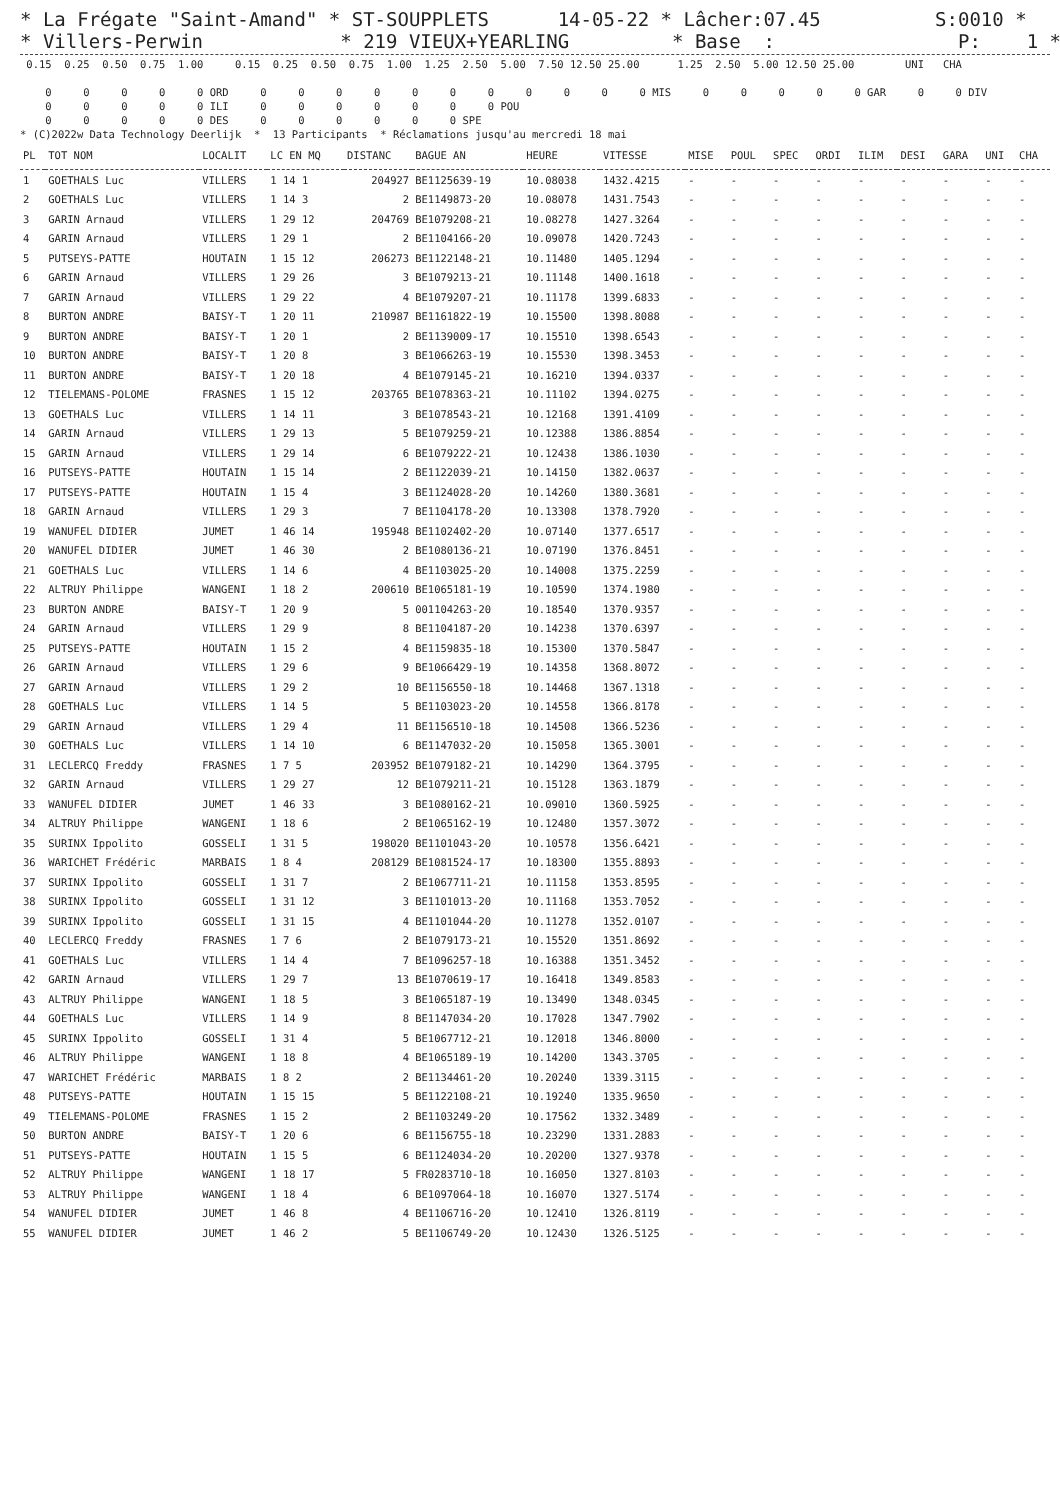* La Frégate "Saint-Amand" * ST-SOUPPLETS      14-05-22 * Lâcher:07.45          S:0010 *
* Villers-Perwin            * 219 VIEUX+YEARLING         * Base  :                P:    1 *
 0.15  0.25  0.50  0.75  1.00     0.15  0.25  0.50  0.75  1.00  1.25  2.50  5.00  7.50 12.50 25.00      1.25  2.50  5.00 12.50 25.00        UNI   CHA

    0     0     0     0     0 ORD     0     0     0     0     0     0     0     0     0     0     0 MIS     0     0     0     0     0 GAR     0     0 DIV
    0     0     0     0     0 ILI     0     0     0     0     0     0     0 POU
    0     0     0     0     0 DES     0     0     0     0     0     0 SPE
* (C)2022w Data Technology Deerlijk  *  13 Participants  * Réclamations jusqu'au mercredi 18 mai
| PL | TOT NOM | LOCALIT | LC EN MQ | DISTANC | BAGUE AN | HEURE | VITESSE | MISE | POUL | SPEC | ORDI | ILIM | DESI | GARA | UNI | CHA |
| --- | --- | --- | --- | --- | --- | --- | --- | --- | --- | --- | --- | --- | --- | --- | --- | --- |
| 1 | GOETHALS Luc | VILLERS | 1 14 1 | 204927 | BE1125639-19 | 10.08038 | 1432.4215 | - | - | - | - | - | - | - | - | - |
| 2 | GOETHALS Luc | VILLERS | 1 14 3 | 2 | BE1149873-20 | 10.08078 | 1431.7543 | - | - | - | - | - | - | - | - | - |
| 3 | GARIN Arnaud | VILLERS | 1 29 12 | 204769 | BE1079208-21 | 10.08278 | 1427.3264 | - | - | - | - | - | - | - | - | - |
| 4 | GARIN Arnaud | VILLERS | 1 29 1 | 2 | BE1104166-20 | 10.09078 | 1420.7243 | - | - | - | - | - | - | - | - | - |
| 5 | PUTSEYS-PATTE | HOUTAIN | 1 15 12 | 206273 | BE1122148-21 | 10.11480 | 1405.1294 | - | - | - | - | - | - | - | - | - |
| 6 | GARIN Arnaud | VILLERS | 1 29 26 | 3 | BE1079213-21 | 10.11148 | 1400.1618 | - | - | - | - | - | - | - | - | - |
| 7 | GARIN Arnaud | VILLERS | 1 29 22 | 4 | BE1079207-21 | 10.11178 | 1399.6833 | - | - | - | - | - | - | - | - | - |
| 8 | BURTON ANDRE | BAISY-T | 1 20 11 | 210987 | BE1161822-19 | 10.15500 | 1398.8088 | - | - | - | - | - | - | - | - | - |
| 9 | BURTON ANDRE | BAISY-T | 1 20 1 | 2 | BE1139009-17 | 10.15510 | 1398.6543 | - | - | - | - | - | - | - | - | - |
| 10 | BURTON ANDRE | BAISY-T | 1 20 8 | 3 | BE1066263-19 | 10.15530 | 1398.3453 | - | - | - | - | - | - | - | - | - |
| 11 | BURTON ANDRE | BAISY-T | 1 20 18 | 4 | BE1079145-21 | 10.16210 | 1394.0337 | - | - | - | - | - | - | - | - | - |
| 12 | TIELEMANS-POLOME | FRASNES | 1 15 12 | 203765 | BE1078363-21 | 10.11102 | 1394.0275 | - | - | - | - | - | - | - | - | - |
| 13 | GOETHALS Luc | VILLERS | 1 14 11 | 3 | BE1078543-21 | 10.12168 | 1391.4109 | - | - | - | - | - | - | - | - | - |
| 14 | GARIN Arnaud | VILLERS | 1 29 13 | 5 | BE1079259-21 | 10.12388 | 1386.8854 | - | - | - | - | - | - | - | - | - |
| 15 | GARIN Arnaud | VILLERS | 1 29 14 | 6 | BE1079222-21 | 10.12438 | 1386.1030 | - | - | - | - | - | - | - | - | - |
| 16 | PUTSEYS-PATTE | HOUTAIN | 1 15 14 | 2 | BE1122039-21 | 10.14150 | 1382.0637 | - | - | - | - | - | - | - | - | - |
| 17 | PUTSEYS-PATTE | HOUTAIN | 1 15 4 | 3 | BE1124028-20 | 10.14260 | 1380.3681 | - | - | - | - | - | - | - | - | - |
| 18 | GARIN Arnaud | VILLERS | 1 29 3 | 7 | BE1104178-20 | 10.13308 | 1378.7920 | - | - | - | - | - | - | - | - | - |
| 19 | WANUFEL DIDIER | JUMET | 1 46 14 | 195948 | BE1102402-20 | 10.07140 | 1377.6517 | - | - | - | - | - | - | - | - | - |
| 20 | WANUFEL DIDIER | JUMET | 1 46 30 | 2 | BE1080136-21 | 10.07190 | 1376.8451 | - | - | - | - | - | - | - | - | - |
| 21 | GOETHALS Luc | VILLERS | 1 14 6 | 4 | BE1103025-20 | 10.14008 | 1375.2259 | - | - | - | - | - | - | - | - | - |
| 22 | ALTRUY Philippe | WANGENI | 1 18 2 | 200610 | BE1065181-19 | 10.10590 | 1374.1980 | - | - | - | - | - | - | - | - | - |
| 23 | BURTON ANDRE | BAISY-T | 1 20 9 | 5 | 001104263-20 | 10.18540 | 1370.9357 | - | - | - | - | - | - | - | - | - |
| 24 | GARIN Arnaud | VILLERS | 1 29 9 | 8 | BE1104187-20 | 10.14238 | 1370.6397 | - | - | - | - | - | - | - | - | - |
| 25 | PUTSEYS-PATTE | HOUTAIN | 1 15 2 | 4 | BE1159835-18 | 10.15300 | 1370.5847 | - | - | - | - | - | - | - | - | - |
| 26 | GARIN Arnaud | VILLERS | 1 29 6 | 9 | BE1066429-19 | 10.14358 | 1368.8072 | - | - | - | - | - | - | - | - | - |
| 27 | GARIN Arnaud | VILLERS | 1 29 2 | 10 | BE1156550-18 | 10.14468 | 1367.1318 | - | - | - | - | - | - | - | - | - |
| 28 | GOETHALS Luc | VILLERS | 1 14 5 | 5 | BE1103023-20 | 10.14558 | 1366.8178 | - | - | - | - | - | - | - | - | - |
| 29 | GARIN Arnaud | VILLERS | 1 29 4 | 11 | BE1156510-18 | 10.14508 | 1366.5236 | - | - | - | - | - | - | - | - | - |
| 30 | GOETHALS Luc | VILLERS | 1 14 10 | 6 | BE1147032-20 | 10.15058 | 1365.3001 | - | - | - | - | - | - | - | - | - |
| 31 | LECLERCQ Freddy | FRASNES | 1 7 5 | 203952 | BE1079182-21 | 10.14290 | 1364.3795 | - | - | - | - | - | - | - | - | - |
| 32 | GARIN Arnaud | VILLERS | 1 29 27 | 12 | BE1079211-21 | 10.15128 | 1363.1879 | - | - | - | - | - | - | - | - | - |
| 33 | WANUFEL DIDIER | JUMET | 1 46 33 | 3 | BE1080162-21 | 10.09010 | 1360.5925 | - | - | - | - | - | - | - | - | - |
| 34 | ALTRUY Philippe | WANGENI | 1 18 6 | 2 | BE1065162-19 | 10.12480 | 1357.3072 | - | - | - | - | - | - | - | - | - |
| 35 | SURINX Ippolito | GOSSELI | 1 31 5 | 198020 | BE1101043-20 | 10.10578 | 1356.6421 | - | - | - | - | - | - | - | - | - |
| 36 | WARICHET Frédéric | MARBAIS | 1 8 4 | 208129 | BE1081524-17 | 10.18300 | 1355.8893 | - | - | - | - | - | - | - | - | - |
| 37 | SURINX Ippolito | GOSSELI | 1 31 7 | 2 | BE1067711-21 | 10.11158 | 1353.8595 | - | - | - | - | - | - | - | - | - |
| 38 | SURINX Ippolito | GOSSELI | 1 31 12 | 3 | BE1101013-20 | 10.11168 | 1353.7052 | - | - | - | - | - | - | - | - | - |
| 39 | SURINX Ippolito | GOSSELI | 1 31 15 | 4 | BE1101044-20 | 10.11278 | 1352.0107 | - | - | - | - | - | - | - | - | - |
| 40 | LECLERCQ Freddy | FRASNES | 1 7 6 | 2 | BE1079173-21 | 10.15520 | 1351.8692 | - | - | - | - | - | - | - | - | - |
| 41 | GOETHALS Luc | VILLERS | 1 14 4 | 7 | BE1096257-18 | 10.16388 | 1351.3452 | - | - | - | - | - | - | - | - | - |
| 42 | GARIN Arnaud | VILLERS | 1 29 7 | 13 | BE1070619-17 | 10.16418 | 1349.8583 | - | - | - | - | - | - | - | - | - |
| 43 | ALTRUY Philippe | WANGENI | 1 18 5 | 3 | BE1065187-19 | 10.13490 | 1348.0345 | - | - | - | - | - | - | - | - | - |
| 44 | GOETHALS Luc | VILLERS | 1 14 9 | 8 | BE1147034-20 | 10.17028 | 1347.7902 | - | - | - | - | - | - | - | - | - |
| 45 | SURINX Ippolito | GOSSELI | 1 31 4 | 5 | BE1067712-21 | 10.12018 | 1346.8000 | - | - | - | - | - | - | - | - | - |
| 46 | ALTRUY Philippe | WANGENI | 1 18 8 | 4 | BE1065189-19 | 10.14200 | 1343.3705 | - | - | - | - | - | - | - | - | - |
| 47 | WARICHET Frédéric | MARBAIS | 1 8 2 | 2 | BE1134461-20 | 10.20240 | 1339.3115 | - | - | - | - | - | - | - | - | - |
| 48 | PUTSEYS-PATTE | HOUTAIN | 1 15 15 | 5 | BE1122108-21 | 10.19240 | 1335.9650 | - | - | - | - | - | - | - | - | - |
| 49 | TIELEMANS-POLOME | FRASNES | 1 15 2 | 2 | BE1103249-20 | 10.17562 | 1332.3489 | - | - | - | - | - | - | - | - | - |
| 50 | BURTON ANDRE | BAISY-T | 1 20 6 | 6 | BE1156755-18 | 10.23290 | 1331.2883 | - | - | - | - | - | - | - | - | - |
| 51 | PUTSEYS-PATTE | HOUTAIN | 1 15 5 | 6 | BE1124034-20 | 10.20200 | 1327.9378 | - | - | - | - | - | - | - | - | - |
| 52 | ALTRUY Philippe | WANGENI | 1 18 17 | 5 | FR0283710-18 | 10.16050 | 1327.8103 | - | - | - | - | - | - | - | - | - |
| 53 | ALTRUY Philippe | WANGENI | 1 18 4 | 6 | BE1097064-18 | 10.16070 | 1327.5174 | - | - | - | - | - | - | - | - | - |
| 54 | WANUFEL DIDIER | JUMET | 1 46 8 | 4 | BE1106716-20 | 10.12410 | 1326.8119 | - | - | - | - | - | - | - | - | - |
| 55 | WANUFEL DIDIER | JUMET | 1 46 2 | 5 | BE1106749-20 | 10.12430 | 1326.5125 | - | - | - | - | - | - | - | - | - |